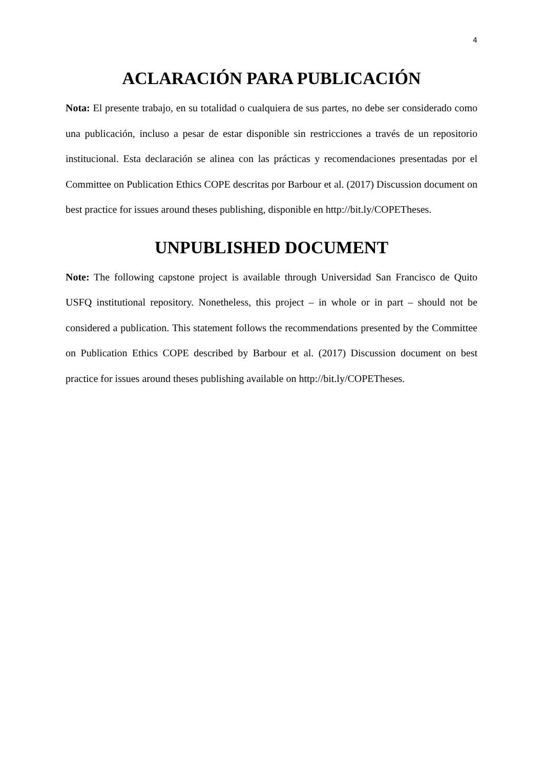4
ACLARACIÓN PARA PUBLICACIÓN
Nota: El presente trabajo, en su totalidad o cualquiera de sus partes, no debe ser considerado como una publicación, incluso a pesar de estar disponible sin restricciones a través de un repositorio institucional. Esta declaración se alinea con las prácticas y recomendaciones presentadas por el Committee on Publication Ethics COPE descritas por Barbour et al. (2017) Discussion document on best practice for issues around theses publishing, disponible en http://bit.ly/COPETheses.
UNPUBLISHED DOCUMENT
Note: The following capstone project is available through Universidad San Francisco de Quito USFQ institutional repository. Nonetheless, this project – in whole or in part – should not be considered a publication. This statement follows the recommendations presented by the Committee on Publication Ethics COPE described by Barbour et al. (2017) Discussion document on best practice for issues around theses publishing available on http://bit.ly/COPETheses.